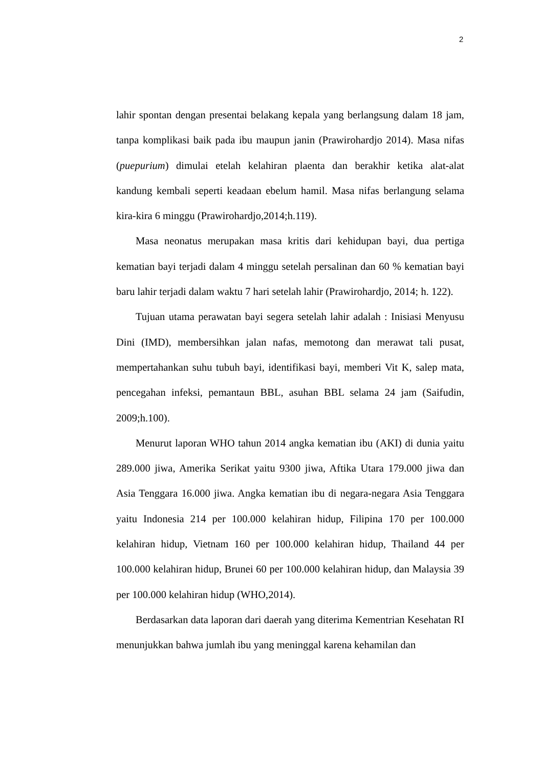2
lahir spontan dengan presentai belakang kepala yang berlangsung dalam 18 jam, tanpa komplikasi baik pada ibu maupun janin (Prawirohardjo 2014). Masa nifas (puepurium) dimulai etelah kelahiran plaenta dan berakhir ketika alat-alat kandung kembali seperti keadaan ebelum hamil. Masa nifas berlangung selama kira-kira 6 minggu (Prawirohardjo,2014;h.119).
Masa neonatus merupakan masa kritis dari kehidupan bayi, dua pertiga kematian bayi terjadi dalam 4 minggu setelah persalinan dan 60 % kematian bayi baru lahir terjadi dalam waktu 7 hari setelah lahir (Prawirohardjo, 2014; h. 122).
Tujuan utama perawatan bayi segera setelah lahir adalah : Inisiasi Menyusu Dini (IMD), membersihkan jalan nafas, memotong dan merawat tali pusat, mempertahankan suhu tubuh bayi, identifikasi bayi, memberi Vit K, salep mata, pencegahan infeksi, pemantaun BBL, asuhan BBL selama 24 jam (Saifudin, 2009;h.100).
Menurut laporan WHO tahun 2014 angka kematian ibu (AKI) di dunia yaitu 289.000 jiwa, Amerika Serikat yaitu 9300 jiwa, Aftika Utara 179.000 jiwa dan Asia Tenggara 16.000 jiwa. Angka kematian ibu di negara-negara Asia Tenggara yaitu Indonesia 214 per 100.000 kelahiran hidup, Filipina 170 per 100.000 kelahiran hidup, Vietnam 160 per 100.000 kelahiran hidup, Thailand 44 per 100.000 kelahiran hidup, Brunei 60 per 100.000 kelahiran hidup, dan Malaysia 39 per 100.000 kelahiran hidup (WHO,2014).
Berdasarkan data laporan dari daerah yang diterima Kementrian Kesehatan RI menunjukkan bahwa jumlah ibu yang meninggal karena kehamilan dan